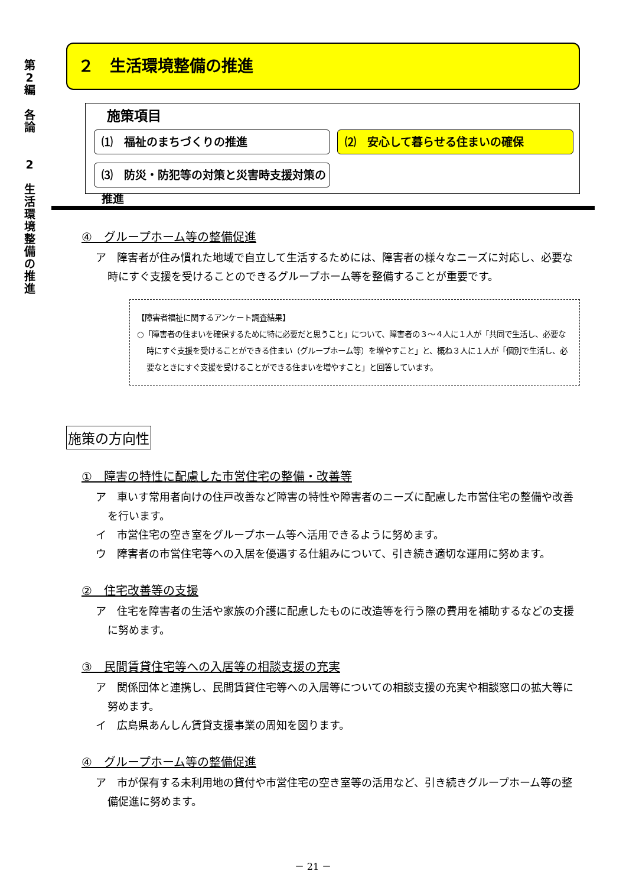第
2
編
各
論
2
生
活
環
境
整
備
の
推
進
２　生活環境整備の推進
施策項目
⑴　福祉のまちづくりの推進
⑵　安心して暮らせる住まいの確保
⑶　防災・防犯等の対策と災害時支援対策の推進
④　グループホーム等の整備促進
ア　障害者が住み慣れた地域で自立して生活するためには、障害者の様々なニーズに対応し、必要な時にすぐ支援を受けることのできるグループホーム等を整備することが重要です。
【障害者福祉に関するアンケート調査結果】
○「障害者の住まいを確保するために特に必要だと思うこと」について、障害者の３～４人に１人が「共同で生活し、必要な時にすぐ支援を受けることができる住まい（グループホーム等）を増やすこと」と、概ね３人に１人が「個別で生活し、必要なときにすぐ支援を受けることができる住まいを増やすこと」と回答しています。
施策の方向性
①　障害の特性に配慮した市営住宅の整備・改善等
ア　車いす常用者向けの住戸改善など障害の特性や障害者のニーズに配慮した市営住宅の整備や改善を行います。
イ　市営住宅の空き室をグループホーム等へ活用できるように努めます。
ウ　障害者の市営住宅等への入居を優遇する仕組みについて、引き続き適切な運用に努めます。
②　住宅改善等の支援
ア　住宅を障害者の生活や家族の介護に配慮したものに改造等を行う際の費用を補助するなどの支援に努めます。
③　民間賃貸住宅等への入居等の相談支援の充実
ア　関係団体と連携し、民間賃貸住宅等への入居等についての相談支援の充実や相談窓口の拡大等に努めます。
イ　広島県あんしん賃貸支援事業の周知を図ります。
④　グループホーム等の整備促進
ア　市が保有する未利用地の貸付や市営住宅の空き室等の活用など、引き続きグループホーム等の整備促進に努めます。
－ 21 －